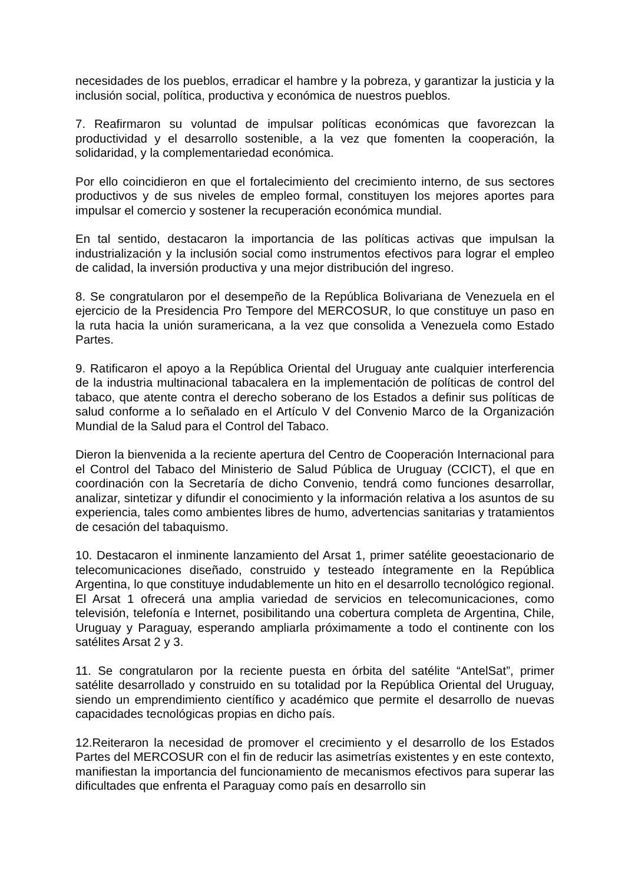necesidades de los pueblos, erradicar el hambre y la pobreza, y garantizar la justicia y la inclusión social, política, productiva y económica de nuestros pueblos.
7. Reafirmaron su voluntad de impulsar políticas económicas que favorezcan la productividad y el desarrollo sostenible, a la vez que fomenten la cooperación, la solidaridad, y la complementariedad económica.
Por ello coincidieron en que el fortalecimiento del crecimiento interno, de sus sectores productivos y de sus niveles de empleo formal, constituyen los mejores aportes para impulsar el comercio y sostener la recuperación económica mundial.
En tal sentido, destacaron la importancia de las políticas activas que impulsan la industrialización y la inclusión social como instrumentos efectivos para lograr el empleo de calidad, la inversión productiva y una mejor distribución del ingreso.
8. Se congratularon por el desempeño de la República Bolivariana de Venezuela en el ejercicio de la Presidencia Pro Tempore del MERCOSUR, lo que constituye un paso en la ruta hacia la unión suramericana, a la vez que consolida a Venezuela como Estado Partes.
9. Ratificaron el apoyo a la República Oriental del Uruguay ante cualquier interferencia de la industria multinacional tabacalera en la implementación de políticas de control del tabaco, que atente contra el derecho soberano de los Estados a definir sus políticas de salud conforme a lo señalado en el Artículo V del Convenio Marco de la Organización Mundial de la Salud para el Control del Tabaco.
Dieron la bienvenida a la reciente apertura del Centro de Cooperación Internacional para el Control del Tabaco del Ministerio de Salud Pública de Uruguay (CCICT), el que en coordinación con la Secretaría de dicho Convenio, tendrá como funciones desarrollar, analizar, sintetizar y difundir el conocimiento y la información relativa a los asuntos de su experiencia, tales como ambientes libres de humo, advertencias sanitarias y tratamientos de cesación del tabaquismo.
10. Destacaron el inminente lanzamiento del Arsat 1, primer satélite geoestacionario de telecomunicaciones diseñado, construido y testeado íntegramente en la República Argentina, lo que constituye indudablemente un hito en el desarrollo tecnológico regional. El Arsat 1 ofrecerá una amplia variedad de servicios en telecomunicaciones, como televisión, telefonía e Internet, posibilitando una cobertura completa de Argentina, Chile, Uruguay y Paraguay, esperando ampliarla próximamente a todo el continente con los satélites Arsat 2 y 3.
11. Se congratularon por la reciente puesta en órbita del satélite “AntelSat”, primer satélite desarrollado y construido en su totalidad por la República Oriental del Uruguay, siendo un emprendimiento científico y académico que permite el desarrollo de nuevas capacidades tecnológicas propias en dicho país.
12.Reiteraron la necesidad de promover el crecimiento y el desarrollo de los Estados Partes del MERCOSUR con el fin de reducir las asimetrías existentes y en este contexto, manifiestan la importancia del funcionamiento de mecanismos efectivos para superar las dificultades que enfrenta el Paraguay como país en desarrollo sin